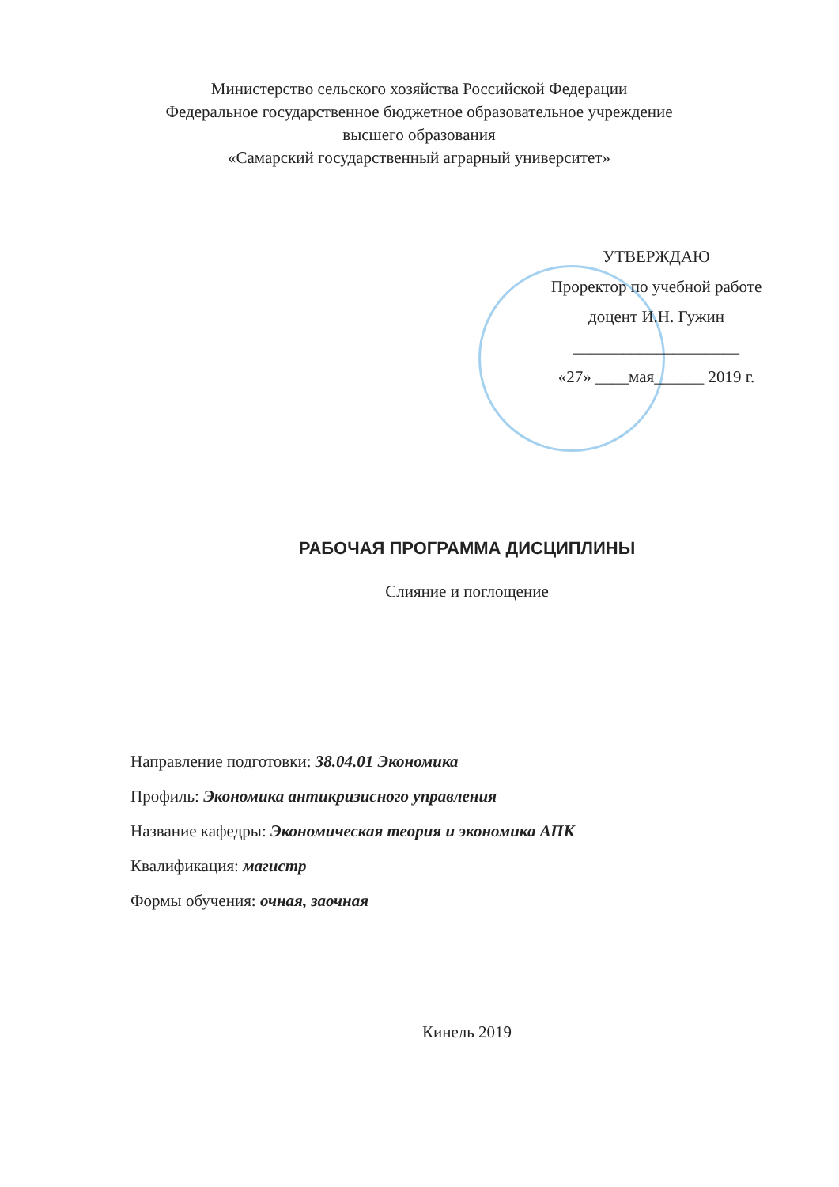Министерство сельского хозяйства Российской Федерации
Федеральное государственное бюджетное образовательное учреждение
высшего образования
«Самарский государственный аграрный университет»
УТВЕРЖДАЮ
Проректор по учебной работе
доцент И.Н. Гужин
____________________
«27» ____мая______ 2019 г.
РАБОЧАЯ ПРОГРАММА ДИСЦИПЛИНЫ
Слияние и поглощение
Направление подготовки: 38.04.01 Экономика
Профиль: Экономика антикризисного управления
Название кафедры: Экономическая теория и экономика АПК
Квалификация: магистр
Формы обучения: очная, заочная
Кинель 2019